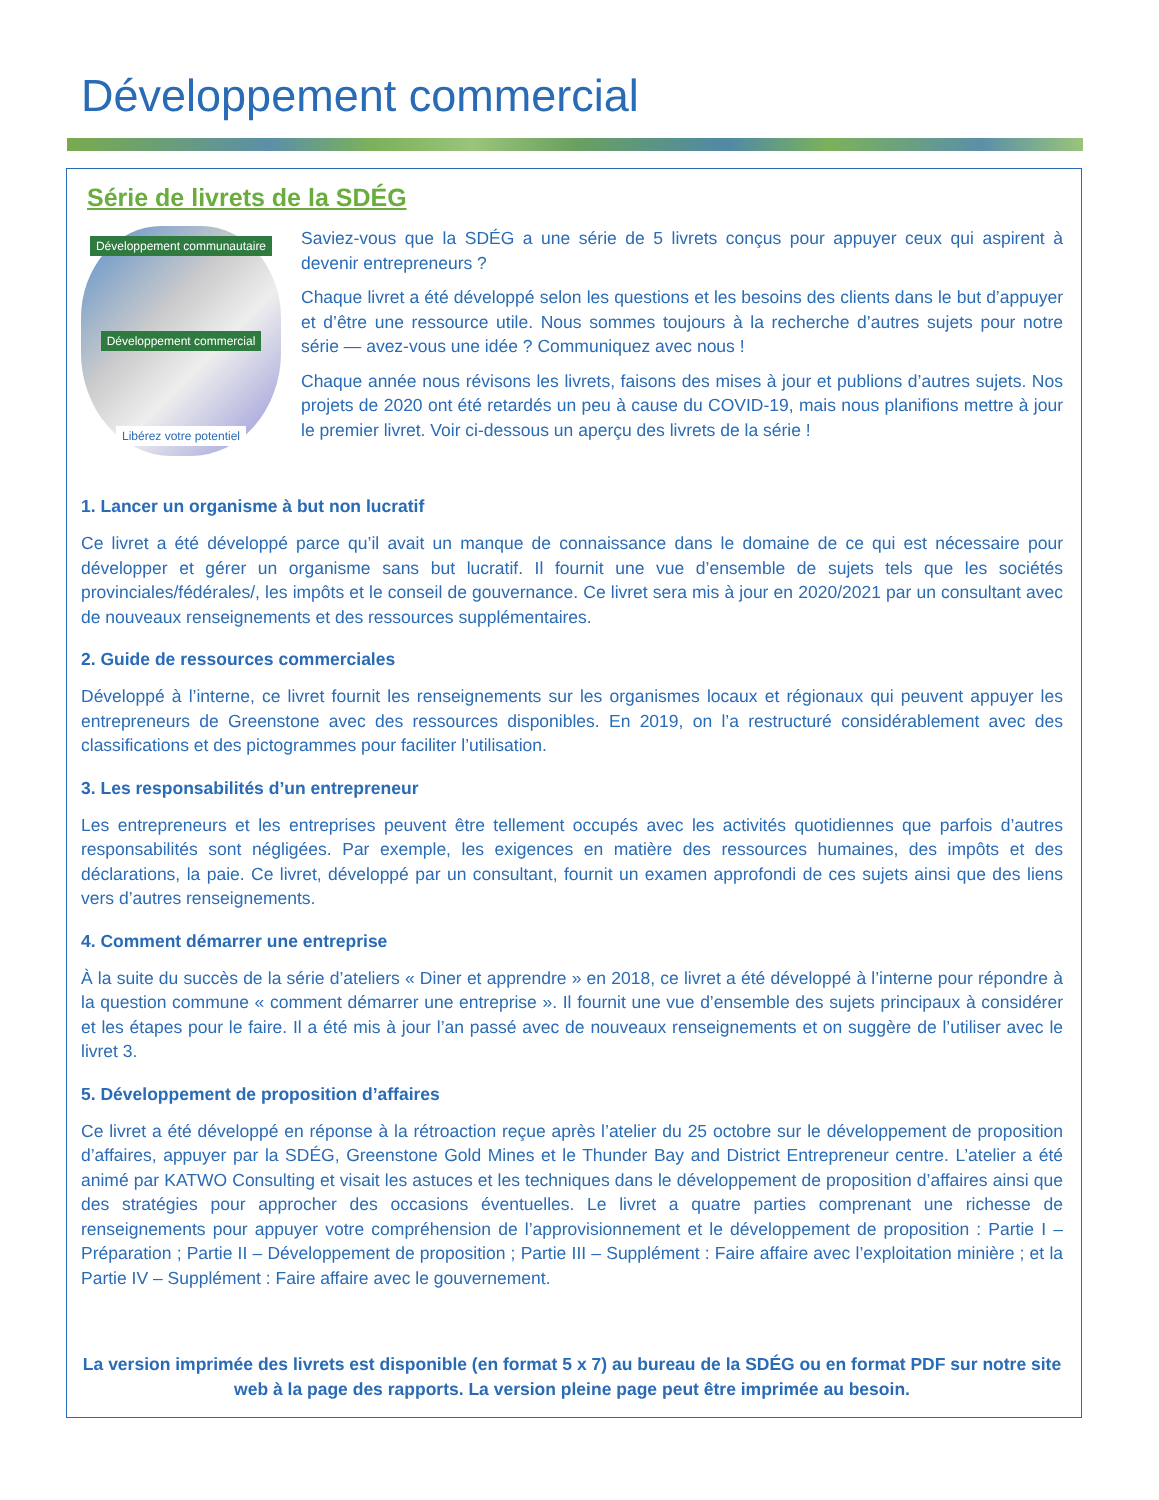Développement commercial
Série de livrets de la SDÉG
Développement communautaire
Développement commercial
Libérez votre potentiel
Saviez-vous que la SDÉG a une série de 5 livrets conçus pour appuyer ceux qui aspirent à devenir entrepreneurs ?
Chaque livret a été développé selon les questions et les besoins des clients dans le but d’appuyer et d’être une ressource utile. Nous sommes toujours à la recherche d’autres sujets pour notre série — avez-vous une idée ? Communiquez avec nous !
Chaque année nous révisons les livrets, faisons des mises à jour et publions d’autres sujets. Nos projets de 2020 ont été retardés un peu à cause du COVID-19, mais nous planifions mettre à jour le premier livret. Voir ci-dessous un aperçu des livrets de la série !
1. Lancer un organisme à but non lucratif
Ce livret a été développé parce qu’il avait un manque de connaissance dans le domaine de ce qui est nécessaire pour développer et gérer un organisme sans but lucratif. Il fournit une vue d’ensemble de sujets tels que les sociétés provinciales/fédérales/, les impôts et le conseil de gouvernance. Ce livret sera mis à jour en 2020/2021 par un consultant avec de nouveaux renseignements et des ressources supplémentaires.
2. Guide de ressources commerciales
Développé à l’interne, ce livret fournit les renseignements sur les organismes locaux et régionaux qui peuvent appuyer les entrepreneurs de Greenstone avec des ressources disponibles. En 2019, on l’a restructuré considérablement avec des classifications et des pictogrammes pour faciliter l’utilisation.
3. Les responsabilités d’un entrepreneur
Les entrepreneurs et les entreprises peuvent être tellement occupés avec les activités quotidiennes que parfois d’autres responsabilités sont négligées. Par exemple, les exigences en matière des ressources humaines, des impôts et des déclarations, la paie. Ce livret, développé par un consultant, fournit un examen approfondi de ces sujets ainsi que des liens vers d’autres renseignements.
4. Comment démarrer une entreprise
À la suite du succès de la série d’ateliers « Diner et apprendre » en 2018, ce livret a été développé à l’interne pour répondre à la question commune « comment démarrer une entreprise ». Il fournit une vue d’ensemble des sujets principaux à considérer et les étapes pour le faire. Il a été mis à jour l’an passé avec de nouveaux renseignements et on suggère de l’utiliser avec le livret 3.
5. Développement de proposition d’affaires
Ce livret a été développé en réponse à la rétroaction reçue après l’atelier du 25 octobre sur le développement de proposition d’affaires, appuyer par la SDÉG, Greenstone Gold Mines et le Thunder Bay and District Entrepreneur centre. L’atelier a été animé par KATWO Consulting et visait les astuces et les techniques dans le développement de proposition d’affaires ainsi que des stratégies pour approcher des occasions éventuelles. Le livret a quatre parties comprenant une richesse de renseignements pour appuyer votre compréhension de l’approvisionnement et le développement de proposition : Partie I – Préparation ; Partie II – Développement de proposition ; Partie III – Supplément : Faire affaire avec l’exploitation minière ; et la Partie IV – Supplément : Faire affaire avec le gouvernement.
La version imprimée des livrets est disponible (en format 5 x 7) au bureau de la SDÉG ou en format PDF sur notre site web à la page des rapports. La version pleine page peut être imprimée au besoin.